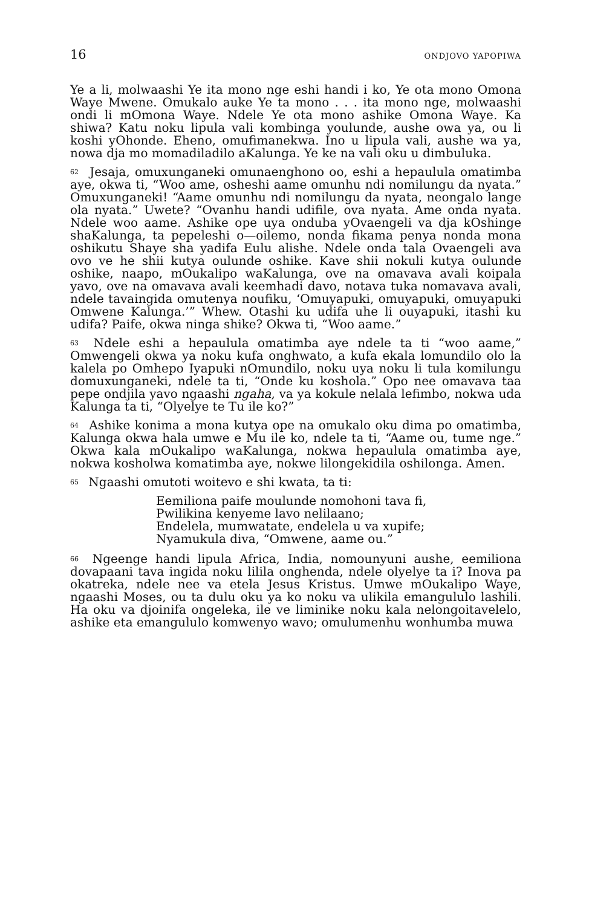16 ONDJOVO YAPOPIWA
Ye a li, molwaashi Ye ita mono nge eshi handi i ko, Ye ota mono Omona Waye Mwene. Omukalo auke Ye ta mono . . . ita mono nge, molwaashi ondi li mOmona Waye. Ndele Ye ota mono ashike Omona Waye. Ka shiwa? Katu noku lipula vali kombinga youlunde, aushe owa ya, ou li koshi yOhonde. Eheno, omufimanekwa. Ino u lipula vali, aushe wa ya, nowa dja mo momadiladilo aKalunga. Ye ke na vali oku u dimbuluka.
<sup>62</sup> Jesaja, omuxunganeki omunaenghono oo, eshi a hepaulula omatimba aye, okwa ti, “Woo ame, osheshi aame omunhu ndi nomilungu da nyata.” Omuxunganeki! “Aame omunhu ndi nomilungu da nyata, neongalo lange ola nyata.” Uwete? “Ovanhu handi udifile, ova nyata. Ame onda nyata. Ndele woo aame. Ashike ope uya onduba yOvaengeli va dja kOshinge shaKalunga, ta pepeleshi o—oilemo, nonda fikama penya nonda mona oshikutu Shaye sha yadifa Eulu alishe. Ndele onda tala Ovaengeli ava ovo ve he shii kutya oulunde oshike. Kave shii nokuli kutya oulunde oshike, naapo, mOukalipo waKalunga, ove na omavava avali koipala yavo, ove na omavava avali keemhadi davo, notava tuka nomavava avali, ndele tavaingida omutenya noufiku, ‘Omuyapuki, omuyapuki, omuyapuki Omwene Kalunga.’” Whew. Otashi ku udifa uhe li ouyapuki, itashi ku udifa? Paife, okwa ninga shike? Okwa ti, “Woo aame.”
<sup>63</sup> Ndele eshi a hepaulula omatimba aye ndele ta ti “woo aame,” Omwengeli okwa ya noku kufa onghwato, a kufa ekala lomundilo olo la kalela po Omhepo Iyapuki nOmundilo, noku uya noku li tula komilungu domuxunganeki, ndele ta ti, “Onde ku koshola.” Opo nee omavava taa pepe ondjila yavo ngaashi ngaha, va ya kokule nelala lefimbo, nokwa uda Kalunga ta ti, “Olyelye te Tu ile ko?”
<sup>64</sup> Ashike konima a mona kutya ope na omukalo oku dima po omatimba, Kalunga okwa hala umwe e Mu ile ko, ndele ta ti, “Aame ou, tume nge.” Okwa kala mOukalipo waKalunga, nokwa hepaulula omatimba aye, nokwa kosholwa komatimba aye, nokwe lilongekidila oshilonga. Amen.
<sup>65</sup> Ngaashi omutoti woitevo e shi kwata, ta ti:
Eemiliona paife moulunde nomohoni tava fi,
Pwilikina kenyeme lavo nelilaano;
Endelela, mumwatate, endelela u va xupife;
Nyamukula diva, “Omwene, aame ou.”
<sup>66</sup> Ngeenge handi lipula Africa, India, nomounyuni aushe, eemiliona dovapaani tava ingida noku lilila onghenda, ndele olyelye ta i? Inova pa okatreka, ndele nee va etela Jesus Kristus. Umwe mOukalipo Waye, ngaashi Moses, ou ta dulu oku ya ko noku va ulikila emangululo lashili. Ha oku va djoinifa ongeleka, ile ve liminike noku kala nelongoitavelelo, ashike eta emangululo komwenyo wavo; omulumenhu wonhumba muwa